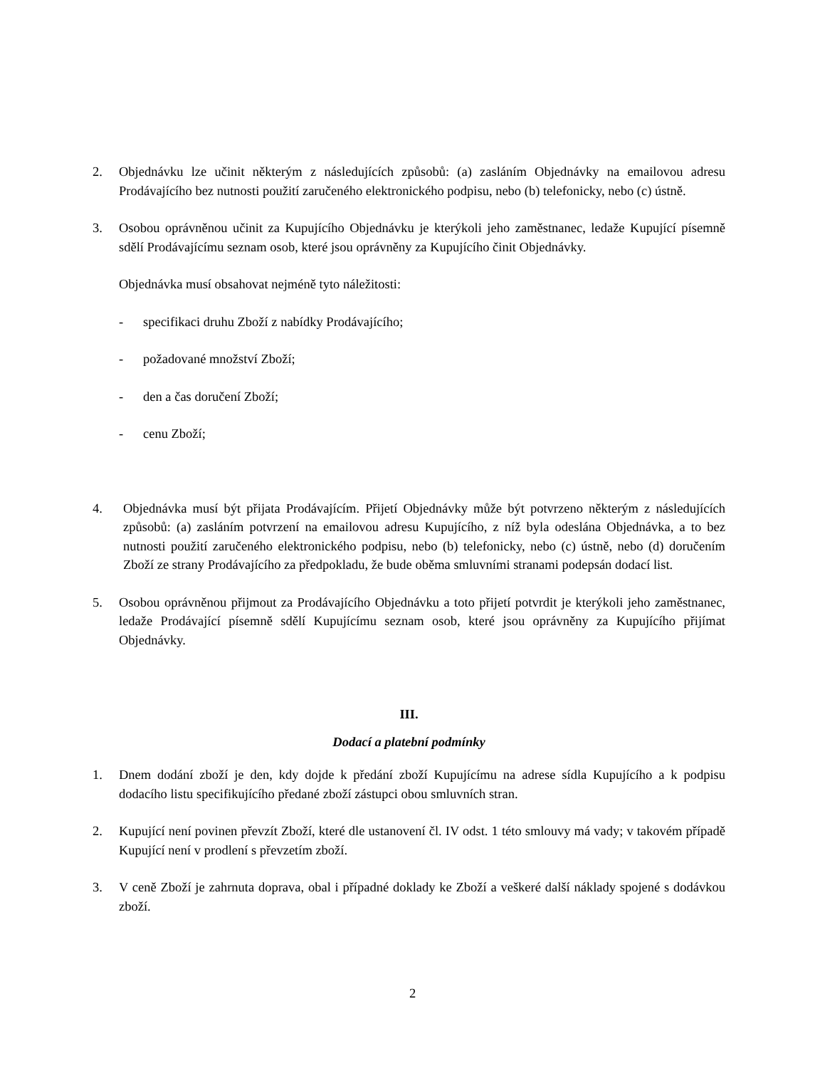2. Objednávku lze učinit některým z následujících způsobů: (a) zasláním Objednávky na emailovou adresu Prodávajícího bez nutnosti použití zaručeného elektronického podpisu, nebo (b) telefonicky, nebo (c) ústně.
3. Osobou oprávněnou učinit za Kupujícího Objednávku je kterýkoli jeho zaměstnanec, ledaže Kupující písemně sdělí Prodávajícímu seznam osob, které jsou oprávněny za Kupujícího činit Objednávky.
Objednávka musí obsahovat nejméně tyto náležitosti:
- specifikaci druhu Zboží z nabídky Prodávajícího;
- požadované množství Zboží;
- den a čas doručení Zboží;
- cenu Zboží;
4. Objednávka musí být přijata Prodávajícím. Přijetí Objednávky může být potvrzeno některým z následujících způsobů: (a) zasláním potvrzení na emailovou adresu Kupujícího, z níž byla odeslána Objednávka, a to bez nutnosti použití zaručeného elektronického podpisu, nebo (b) telefonicky, nebo (c) ústně, nebo (d) doručením Zboží ze strany Prodávajícího za předpokladu, že bude oběma smluvními stranami podepsán dodací list.
5. Osobou oprávněnou přijmout za Prodávajícího Objednávku a toto přijetí potvrdit je kterýkoli jeho zaměstnanec, ledaže Prodávající písemně sdělí Kupujícímu seznam osob, které jsou oprávněny za Kupujícího přijímat Objednávky.
III.
Dodací a platební podmínky
1. Dnem dodání zboží je den, kdy dojde k předání zboží Kupujícímu na adrese sídla Kupujícího a k podpisu dodacího listu specifikujícího předané zboží zástupci obou smluvních stran.
2. Kupující není povinen převzít Zboží, které dle ustanovení čl. IV odst. 1 této smlouvy má vady; v takovém případě Kupující není v prodlení s převzetím zboží.
3. V ceně Zboží je zahrnuta doprava, obal i případné doklady ke Zboží a veškeré další náklady spojené s dodávkou zboží.
2